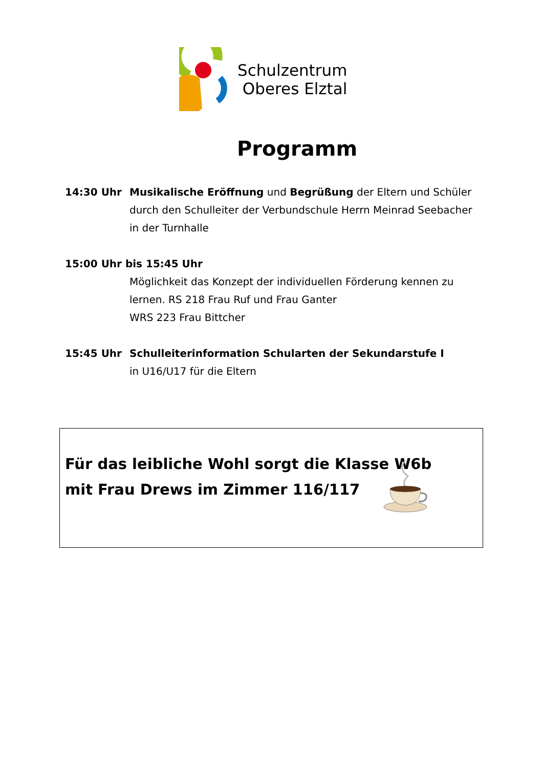Schulzentrum
Oberes Elztal
Programm
14:30 Uhr Musikalische Eröffnung und Begrüßung der Eltern und Schüler
durch den Schulleiter der Verbundschule Herrn Meinrad Seebacher
in der Turnhalle
15:00 Uhr bis 15:45 Uhr
Möglichkeit das Konzept der individuellen Förderung kennen zu
lernen. RS 218 Frau Ruf und Frau Ganter
WRS 223 Frau Bittcher
15:45 Uhr Schulleiterinformation Schularten der Sekundarstufe I
in U16/U17 für die Eltern
Für das leibliche Wohl sorgt die Klasse W6b
mit Frau Drews im Zimmer 116/117